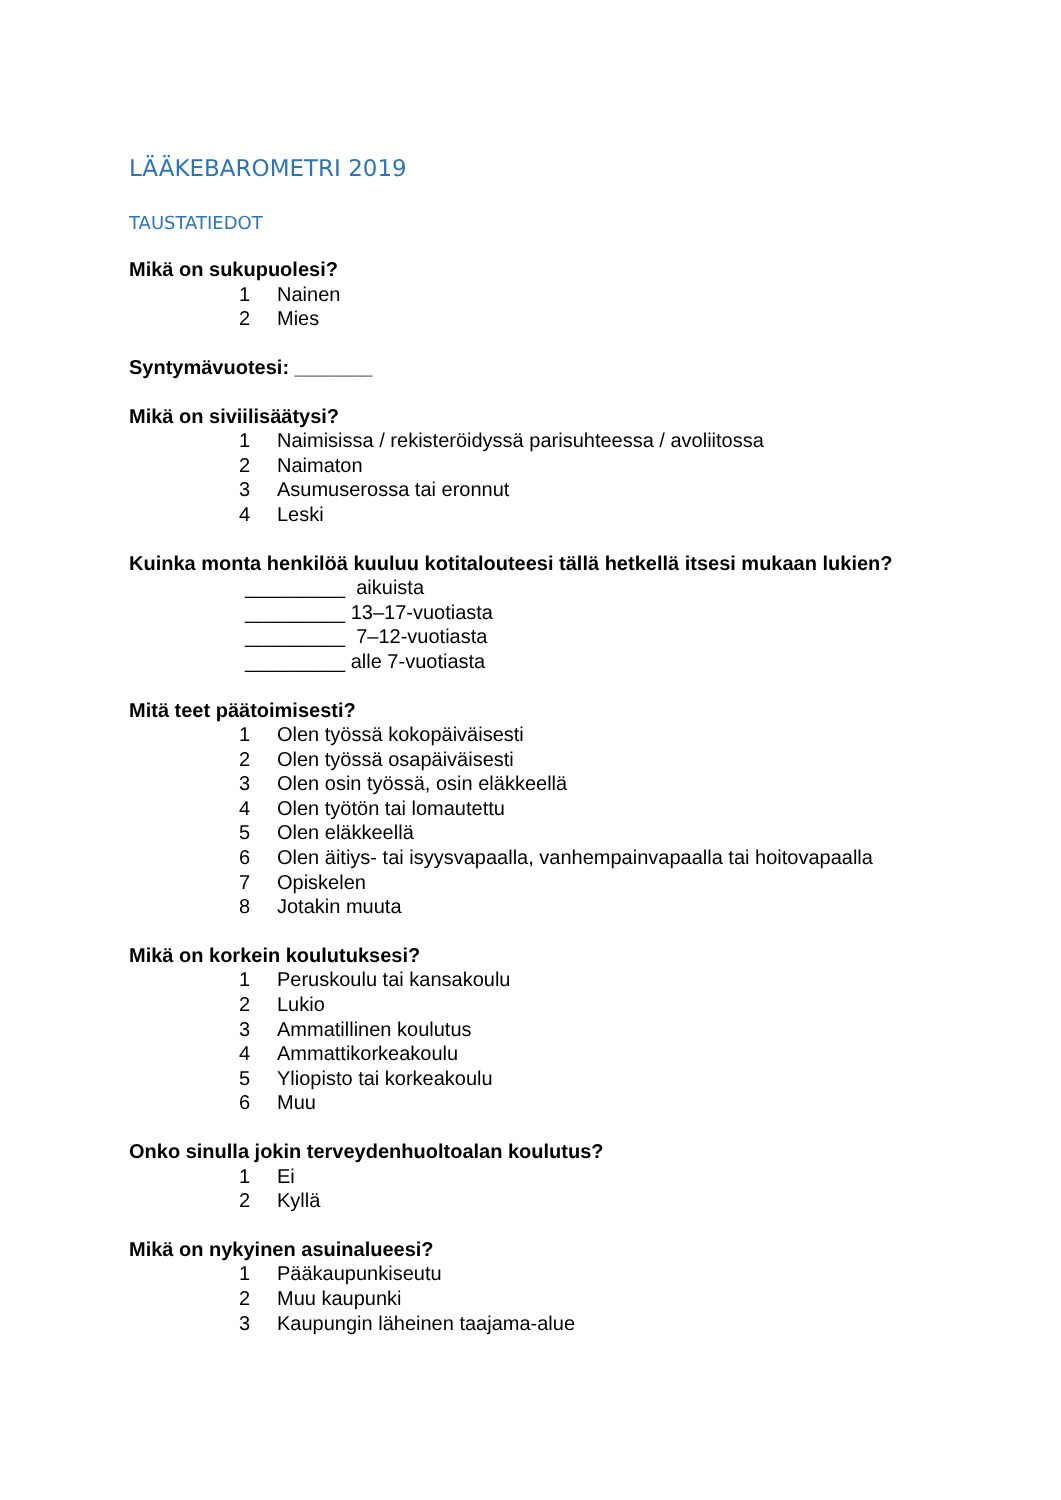LÄÄKEBAROMETRI 2019
TAUSTATIEDOT
Mikä on sukupuolesi?
1 Nainen
2 Mies
Syntymävuotesi: _______
Mikä on siviilisäätysi?
1 Naimisissa / rekisteröidyssä parisuhteessa / avoliitossa
2 Naimaton
3 Asumuserossa tai eronnut
4 Leski
Kuinka monta henkilöä kuuluu kotitalouteesi tällä hetkellä itsesi mukaan lukien?
_________ aikuista
_________ 13–17-vuotiasta
_________ 7–12-vuotiasta
_________ alle 7-vuotiasta
Mitä teet päätoimisesti?
1 Olen työssä kokopäiväisesti
2 Olen työssä osapäiväisesti
3 Olen osin työssä, osin eläkkeellä
4 Olen työtön tai lomautettu
5 Olen eläkkeellä
6 Olen äitiys- tai isyysvapaalla, vanhempainvapaalla tai hoitovapaalla
7 Opiskelen
8 Jotakin muuta
Mikä on korkein koulutuksesi?
1 Peruskoulu tai kansakoulu
2 Lukio
3 Ammatillinen koulutus
4 Ammattikorkeakoulu
5 Yliopisto tai korkeakoulu
6 Muu
Onko sinulla jokin terveydenhuoltoalan koulutus?
1 Ei
2 Kyllä
Mikä on nykyinen asuinalueesi?
1 Pääkaupunkiseutu
2 Muu kaupunki
3 Kaupungin läheinen taajama-alue